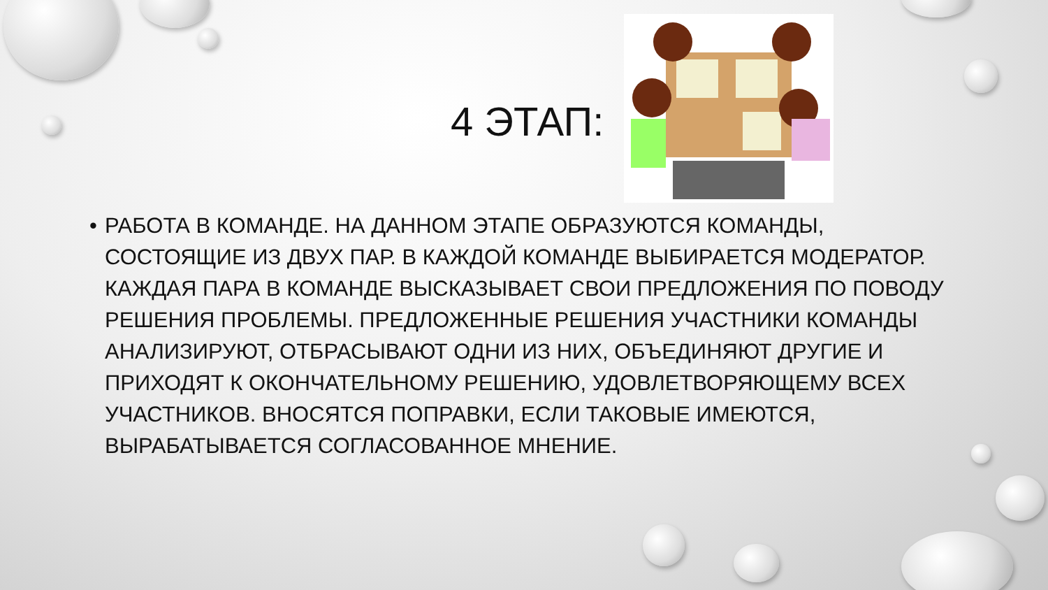4 ЭТАП:
• РАБОТА В КОМАНДЕ. НА ДАННОМ ЭТАПЕ ОБРАЗУЮТСЯ КОМАНДЫ, СОСТОЯЩИЕ ИЗ ДВУХ ПАР. В КАЖДОЙ КОМАНДЕ ВЫБИРАЕТСЯ МОДЕРАТОР. КАЖДАЯ ПАРА В КОМАНДЕ ВЫСКАЗЫВАЕТ СВОИ ПРЕДЛОЖЕНИЯ ПО ПОВОДУ РЕШЕНИЯ ПРОБЛЕМЫ. ПРЕДЛОЖЕННЫЕ РЕШЕНИЯ УЧАСТНИКИ КОМАНДЫ АНАЛИЗИРУЮТ, ОТБРАСЫВАЮТ ОДНИ ИЗ НИХ, ОБЪЕДИНЯЮТ ДРУГИЕ И ПРИХОДЯТ К ОКОНЧАТЕЛЬНОМУ РЕШЕНИЮ, УДОВЛЕТВОРЯЮЩЕМУ ВСЕХ УЧАСТНИКОВ. ВНОСЯТСЯ ПОПРАВКИ, ЕСЛИ ТАКОВЫЕ ИМЕЮТСЯ, ВЫРАБАТЫВАЕТСЯ СОГЛАСОВАННОЕ МНЕНИЕ.